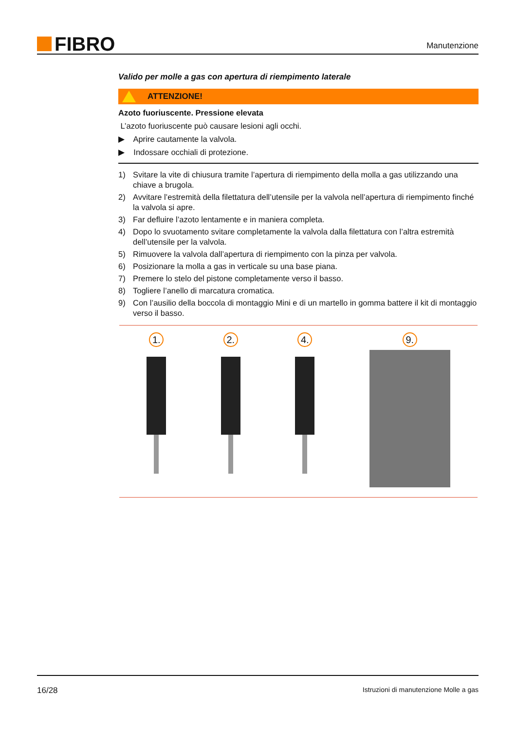FIBRO
Manutenzione
Valido per molle a gas con apertura di riempimento laterale
ATTENZIONE!
Azoto fuoriuscente. Pressione elevata
L’azoto fuoriuscente può causare lesioni agli occhi.
▶ Aprire cautamente la valvola.
▶ Indossare occhiali di protezione.
1) Svitare la vite di chiusura tramite l’apertura di riempimento della molla a gas utilizzando una chiave a brugola.
2) Avvitare l’estremità della filettatura dell’utensile per la valvola nell’apertura di riempimento finché la valvola si apre.
3) Far defluire l’azoto lentamente e in maniera completa.
4) Dopo lo svuotamento svitare completamente la valvola dalla filettatura con l’altra estremità dell’utensile per la valvola.
5) Rimuovere la valvola dall’apertura di riempimento con la pinza per valvola.
6) Posizionare la molla a gas in verticale su una base piana.
7) Premere lo stelo del pistone completamente verso il basso.
8) Togliere l’anello di marcatura cromatica.
9) Con l’ausilio della boccola di montaggio Mini e di un martello in gomma battere il kit di mon­taggio verso il basso.
1. 2. 4. 9.
16/28 Istruzioni di manutenzione Molle a gas